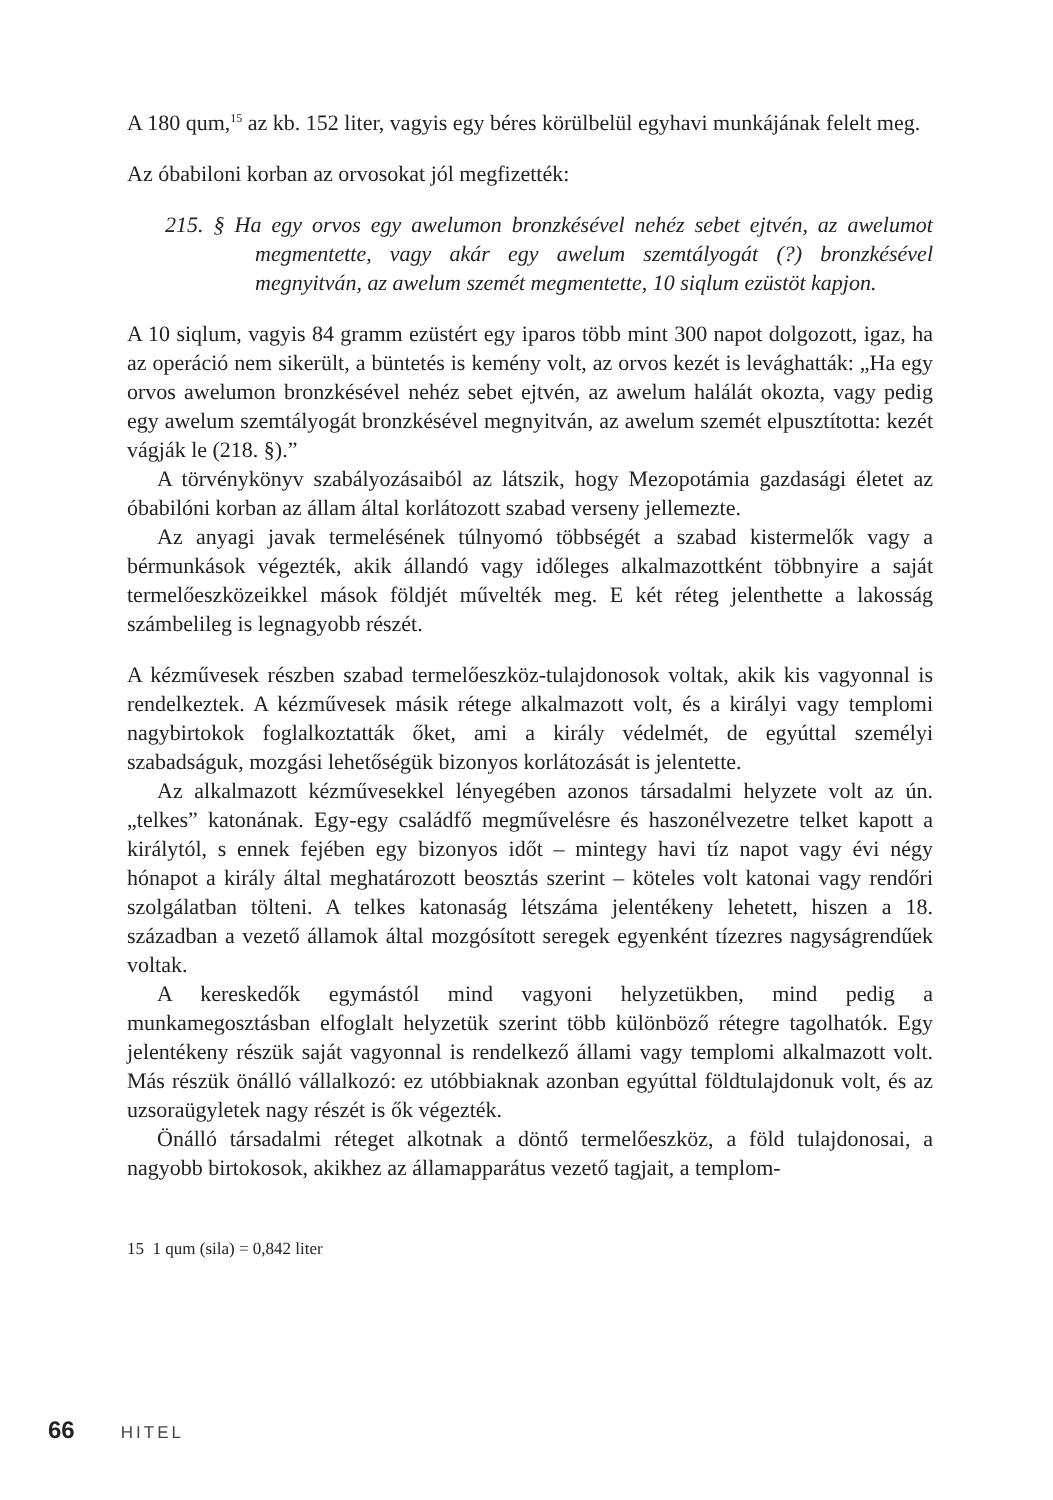A 180 qum,<sup>15</sup> az kb. 152 liter, vagyis egy béres körülbelül egyhavi munkájának felelt meg.
Az óbabiloni korban az orvosokat jól megfizették:
215. § Ha egy orvos egy awelumon bronzkésével nehéz sebet ejtvén, az awelumot megmentette, vagy akár egy awelum szemtályogát (?) bronzkésével megnyitván, az awelum szemét megmentette, 10 siqlum ezüstöt kapjon.
A 10 siqlum, vagyis 84 gramm ezüstért egy iparos több mint 300 napot dolgozott, igaz, ha az operáció nem sikerült, a büntetés is kemény volt, az orvos kezét is levághatták: „Ha egy orvos awelumon bronzkésével nehéz sebet ejtvén, az awelum halálát okozta, vagy pedig egy awelum szemtályogát bronzkésével megnyitván, az awelum szemét elpusztította: kezét vágják le (218. §).”
A törvénykönyv szabályozásaiból az látszik, hogy Mezopotámia gazdasági életet az óbabilóni korban az állam által korlátozott szabad verseny jellemezte.
Az anyagi javak termelésének túlnyomó többségét a szabad kistermelők vagy a bérmunkások végezték, akik állandó vagy időleges alkalmazottként többnyire a saját termelőeszközeikkel mások földjét művelték meg. E két réteg jelenthette a lakosság számbelileg is legnagyobb részét.
A kézművesek részben szabad termelőeszköz-tulajdonosok voltak, akik kis vagyonnal is rendelkeztek. A kézművesek másik rétege alkalmazott volt, és a királyi vagy templomi nagybirtokok foglalkoztatták őket, ami a király védelmét, de egyúttal személyi szabadságuk, mozgási lehetőségük bizonyos korlátozását is jelentette.
Az alkalmazott kézművesekkel lényegében azonos társadalmi helyzete volt az ún. „telkes” katonának. Egy-egy családfő megművelésre és haszonélvezetre telket kapott a királytól, s ennek fejében egy bizonyos időt – mintegy havi tíz napot vagy évi négy hónapot a király által meghatározott beosztás szerint – köteles volt katonai vagy rendőri szolgálatban tölteni. A telkes katonaság létszáma jelentékeny lehetett, hiszen a 18. században a vezető államok által mozgósított seregek egyenként tízezres nagyságrendűek voltak.
A kereskedők egymástól mind vagyoni helyzetükben, mind pedig a munkamegosztásban elfoglalt helyzetük szerint több különböző rétegre tagolhatók. Egy jelentékeny részük saját vagyonnal is rendelkező állami vagy templomi alkalmazott volt. Más részük önálló vállalkozó: ez utóbbiaknak azonban egyúttal földtulajdonuk volt, és az uzsoraügyletek nagy részét is ők végezték.
Önálló társadalmi réteget alkotnak a döntő termelőeszköz, a föld tulajdonosai, a nagyobb birtokosok, akikhez az államapparátus vezető tagjait, a templom-
15 1 qum (sila) = 0,842 liter
66 HITEL